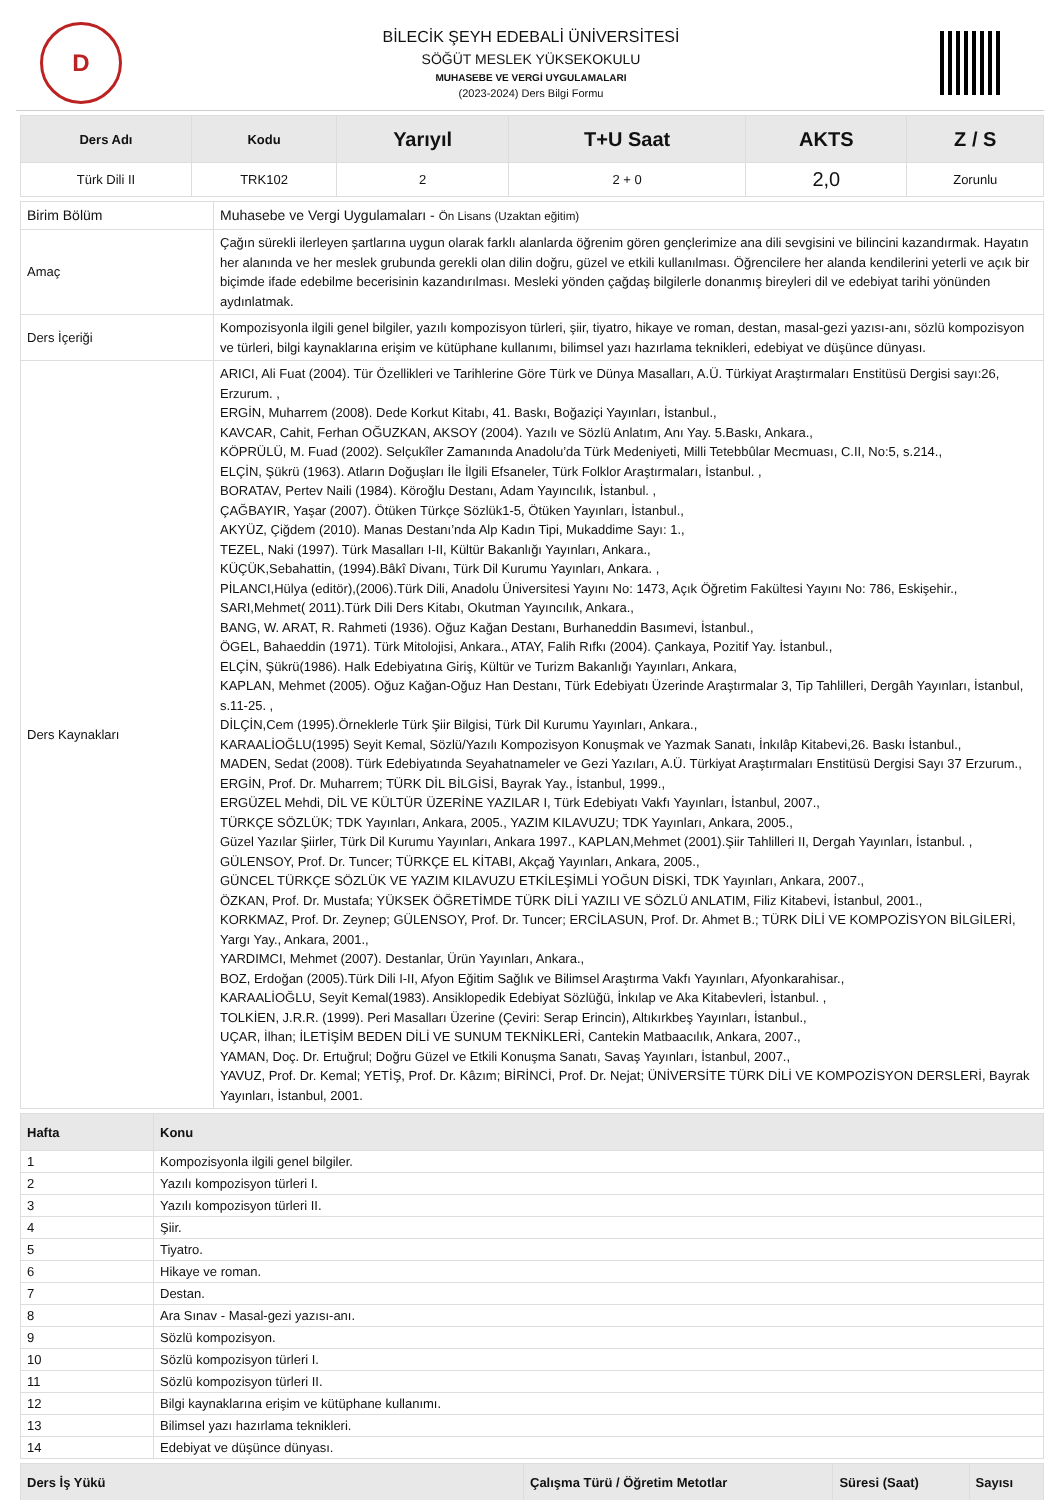D
BİLECİK ŞEYH EDEBALİ ÜNİVERSİTESİ
SÖĞÜT MESLEK YÜKSEKOKULU
MUHASEBE VE VERGİ UYGULAMALARI
(2023-2024) Ders Bilgi Formu
| Ders Adı | Kodu | Yarıyıl | T+U Saat | AKTS | Z / S |
| --- | --- | --- | --- | --- | --- |
| Türk Dili II | TRK102 | 2 | 2 + 0 | 2,0 | Zorunlu |
| Birim Bölüm | Muhasebe ve Vergi Uygulamaları - Ön Lisans (Uzaktan eğitim) |
| Amaç | Çağın sürekli ilerleyen şartlarına uygun olarak farklı alanlarda öğrenim gören gençlerimize ana dili sevgisini ve bilincini kazandırmak. Hayatın her alanında ve her meslek grubunda gerekli olan dilin doğru, güzel ve etkili kullanılması. Öğrencilere her alanda kendilerini yeterli ve açık bir biçimde ifade edebilme becerisinin kazandırılması. Mesleki yönden çağdaş bilgilerle donanmış bireyleri dil ve edebiyat tarihi yönünden aydınlatmak. |
| Ders İçeriği | Kompozisyonla ilgili genel bilgiler, yazılı kompozisyon türleri, şiir, tiyatro, hikaye ve roman, destan, masal-gezi yazısı-anı, sözlü kompozisyon ve türleri, bilgi kaynaklarına erişim ve kütüphane kullanımı, bilimsel yazı hazırlama teknikleri, edebiyat ve düşünce dünyası. |
| Ders Kaynakları | ARICI, Ali Fuat (2004). Tür Özellikleri ve Tarihlerine Göre Türk ve Dünya Masalları, A.Ü. Türkiyat Araştırmaları Enstitüsü Dergisi sayı:26, Erzurum. , ERGİN, Muharrem (2008). Dede Korkut Kitabı, 41. Baskı, Boğaziçi Yayınları, İstanbul., KAVCAR, Cahit, Ferhan OĞUZKAN, AKSOY (2004). Yazılı ve Sözlü Anlatım, Anı Yay. 5.Baskı, Ankara., KÖPRÜLÜ, M. Fuad (2002). Selçukîler Zamanında Anadolu’da Türk Medeniyeti, Milli Tetebbûlar Mecmuası, C.II, No:5, s.214., ELÇİN, Şükrü (1963). Atların Doğuşları İle İlgili Efsaneler, Türk Folklor Araştırmaları, İstanbul. , BORATAV, Pertev Naili (1984). Köroğlu Destanı, Adam Yayıncılık, İstanbul. , ÇAĞBAYIR, Yaşar (2007). Ötüken Türkçe Sözlük1-5, Ötüken Yayınları, İstanbul., AKYÜZ, Çiğdem (2010). Manas Destanı’nda Alp Kadın Tipi, Mukaddime Sayı: 1., TEZEL, Naki (1997). Türk Masalları I-II, Kültür Bakanlığı Yayınları, Ankara., KÜÇÜK,Sebahattin, (1994).Bâkî Divanı, Türk Dil Kurumu Yayınları, Ankara. , PİLANCI,Hülya (editör),(2006).Türk Dili, Anadolu Üniversitesi Yayını No: 1473, Açık Öğretim Fakültesi Yayını No: 786, Eskişehir., SARI,Mehmet( 2011).Türk Dili Ders Kitabı, Okutman Yayıncılık, Ankara., BANG, W. ARAT, R. Rahmeti (1936). Oğuz Kağan Destanı, Burhaneddin Basımevi, İstanbul., ÖGEL, Bahaeddin (1971). Türk Mitolojisi, Ankara., ATAY, Falih Rıfkı (2004). Çankaya, Pozitif Yay. İstanbul., ELÇİN, Şükrü(1986). Halk Edebiyatına Giriş, Kültür ve Turizm Bakanlığı Yayınları, Ankara, KAPLAN, Mehmet (2005). Oğuz Kağan-Oğuz Han Destanı, Türk Edebiyatı Üzerinde Araştırmalar 3, Tip Tahlilleri, Dergâh Yayınları, İstanbul, s.11-25. , DİLÇİN,Cem (1995).Örneklerle Türk Şiir Bilgisi, Türk Dil Kurumu Yayınları, Ankara., KARAALİOĞLU(1995) Seyit Kemal, Sözlü/Yazılı Kompozisyon Konuşmak ve Yazmak Sanatı, İnkılâp Kitabevi,26. Baskı İstanbul., MADEN, Sedat (2008). Türk Edebiyatında Seyahatnameler ve Gezi Yazıları, A.Ü. Türkiyat Araştırmaları Enstitüsü Dergisi Sayı 37 Erzurum., ERGİN, Prof. Dr. Muharrem; TÜRK DİL BİLGİSİ, Bayrak Yay., İstanbul, 1999., ERGÜZEL Mehdi, DİL VE KÜLTÜR ÜZERİNE YAZILAR I, Türk Edebiyatı Vakfı Yayınları, İstanbul, 2007., TÜRKÇE SÖZLÜK; TDK Yayınları, Ankara, 2005., YAZIM KILAVUZU; TDK Yayınları, Ankara, 2005., Güzel Yazılar Şiirler, Türk Dil Kurumu Yayınları, Ankara 1997., KAPLAN,Mehmet (2001).Şiir Tahlilleri II, Dergah Yayınları, İstanbul. , GÜLENSOY, Prof. Dr. Tuncer; TÜRKÇE EL KİTABI, Akçağ Yayınları, Ankara, 2005., GÜNCEL TÜRKÇE SÖZLÜK VE YAZIM KILAVUZU ETKİLEŞİMLİ YOĞUN DİSKİ, TDK Yayınları, Ankara, 2007., ÖZKAN, Prof. Dr. Mustafa; YÜKSEK ÖĞRETİMDE TÜRK DİLİ YAZILI VE SÖZLÜ ANLATIM, Filiz Kitabevi, İstanbul, 2001., KORKMAZ, Prof. Dr. Zeynep; GÜLENSOY, Prof. Dr. Tuncer; ERCİLASUN, Prof. Dr. Ahmet B.; TÜRK DİLİ VE KOMPOZİSYON BİLGİLERİ, Yargı Yay., Ankara, 2001., YARDIMCI, Mehmet (2007). Destanlar, Ürün Yayınları, Ankara., BOZ, Erdoğan (2005).Türk Dili I-II, Afyon Eğitim Sağlık ve Bilimsel Araştırma Vakfı Yayınları, Afyonkarahisar., KARAALİOĞLU, Seyit Kemal(1983). Ansiklopedik Edebiyat Sözlüğü, İnkılap ve Aka Kitabevleri, İstanbul. , TOLKİEN, J.R.R. (1999). Peri Masalları Üzerine (Çeviri: Serap Erincin), Altıkırkbeş Yayınları, İstanbul., UÇAR, İlhan; İLETİŞİM BEDEN DİLİ VE SUNUM TEKNİKLERİ, Cantekin Matbaacılık, Ankara, 2007., YAMAN, Doç. Dr. Ertuğrul; Doğru Güzel ve Etkili Konuşma Sanatı, Savaş Yayınları, İstanbul, 2007., YAVUZ, Prof. Dr. Kemal; YETİŞ, Prof. Dr. Kâzım; BİRİNCİ, Prof. Dr. Nejat; ÜNİVERSİTE TÜRK DİLİ VE KOMPOZİSYON DERSLERİ, Bayrak Yayınları, İstanbul, 2001. |
| Hafta | Konu |
| --- | --- |
| 1 | Kompozisyonla ilgili genel bilgiler. |
| 2 | Yazılı kompozisyon türleri I. |
| 3 | Yazılı kompozisyon türleri II. |
| 4 | Şiir. |
| 5 | Tiyatro. |
| 6 | Hikaye ve roman. |
| 7 | Destan. |
| 8 | Ara Sınav - Masal-gezi yazısı-anı. |
| 9 | Sözlü kompozisyon. |
| 10 | Sözlü kompozisyon türleri I. |
| 11 | Sözlü kompozisyon türleri II. |
| 12 | Bilgi kaynaklarına erişim ve kütüphane kullanımı. |
| 13 | Bilimsel yazı hazırlama teknikleri. |
| 14 | Edebiyat ve düşünce dünyası. |
| Ders İş Yükü | Çalışma Türü / Öğretim Metotlar | Süresi (Saat) | Sayısı |
| --- | --- | --- | --- |